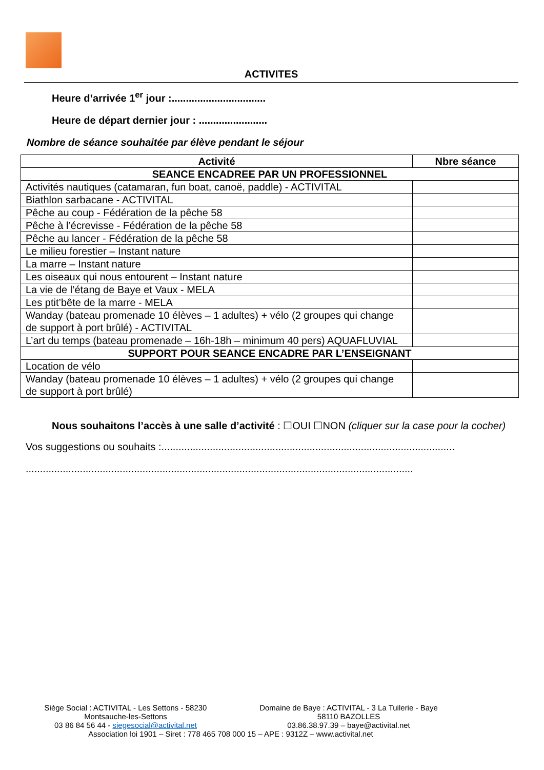ACTIVITES
Heure d’arrivée 1<sup>er</sup> jour :.................................
Heure de départ dernier jour : ........................
Nombre de séance souhaitée par élève pendant le séjour
| Activité | Nbre séance |
| --- | --- |
| SEANCE ENCADREE PAR UN PROFESSIONNEL | |
| Activités nautiques (catamaran, fun boat, canoë, paddle) - ACTIVITAL | |
| Biathlon sarbacane - ACTIVITAL | |
| Pêche au coup - Fédération de la pêche 58 | |
| Pêche à l’écrevisse - Fédération de la pêche 58 | |
| Pêche au lancer - Fédération de la pêche 58 | |
| Le milieu forestier – Instant nature | |
| La marre – Instant nature | |
| Les oiseaux qui nous entourent – Instant nature | |
| La vie de l’étang de Baye et Vaux - MELA | |
| Les ptit’bête de la marre - MELA | |
| Wanday (bateau promenade 10 élèves – 1 adultes) + vélo (2 groupes qui change de support à port brûlé) - ACTIVITAL | |
| L’art du temps (bateau promenade – 16h-18h – minimum 40 pers) AQUAFLUVIAL | |
| SUPPORT POUR SEANCE ENCADRE PAR L’ENSEIGNANT | |
| Location de vélo | |
| Wanday (bateau promenade 10 élèves – 1 adultes) + vélo (2 groupes qui change de support à port brûlé) | |
Nous souhaitons l’accès à une salle d’activité : ☐OUI ☐NON (cliquer sur la case pour la cocher)
Vos suggestions ou souhaits :.......................................................................................................
........................................................................................................................................
Siège Social : ACTIVITAL - Les Settons - 58230
Montsauche-les-Settons
03 86 84 56 44 - siegesocial@activital.net
Domaine de Baye : ACTIVITAL - 3 La Tuilerie - Baye
58110 BAZOLLES
03.86.38.97.39 – baye@activital.net
Association loi 1901 – Siret : 778 465 708 000 15 – APE : 9312Z – www.activital.net